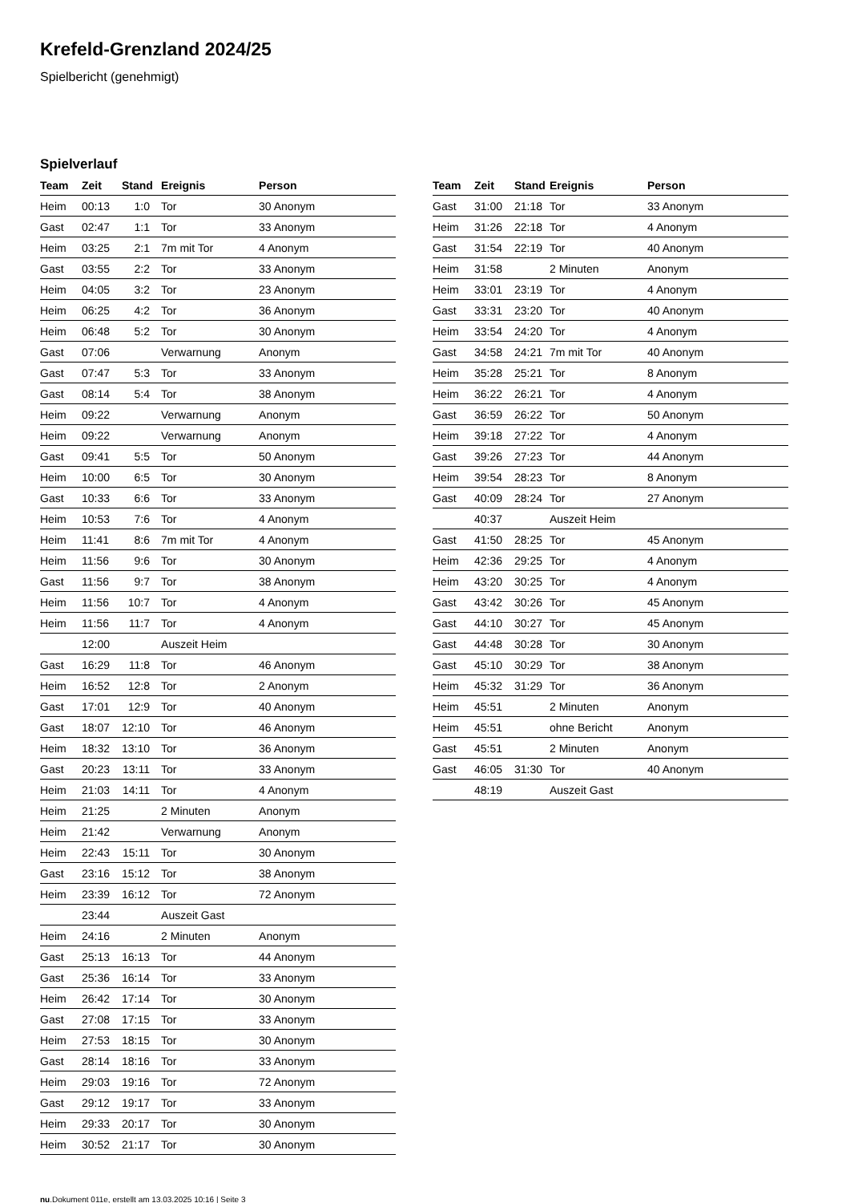Krefeld-Grenzland 2024/25
Spielbericht (genehmigt)
Spielverlauf
| Team | Zeit | Stand | Ereignis | Person |
| --- | --- | --- | --- | --- |
| Heim | 00:13 | 1:0 | Tor | 30 Anonym |
| Gast | 02:47 | 1:1 | Tor | 33 Anonym |
| Heim | 03:25 | 2:1 | 7m mit Tor | 4 Anonym |
| Gast | 03:55 | 2:2 | Tor | 33 Anonym |
| Heim | 04:05 | 3:2 | Tor | 23 Anonym |
| Heim | 06:25 | 4:2 | Tor | 36 Anonym |
| Heim | 06:48 | 5:2 | Tor | 30 Anonym |
| Gast | 07:06 | | Verwarnung | Anonym |
| Gast | 07:47 | 5:3 | Tor | 33 Anonym |
| Gast | 08:14 | 5:4 | Tor | 38 Anonym |
| Heim | 09:22 | | Verwarnung | Anonym |
| Heim | 09:22 | | Verwarnung | Anonym |
| Gast | 09:41 | 5:5 | Tor | 50 Anonym |
| Heim | 10:00 | 6:5 | Tor | 30 Anonym |
| Gast | 10:33 | 6:6 | Tor | 33 Anonym |
| Heim | 10:53 | 7:6 | Tor | 4 Anonym |
| Heim | 11:41 | 8:6 | 7m mit Tor | 4 Anonym |
| Heim | 11:56 | 9:6 | Tor | 30 Anonym |
| Gast | 11:56 | 9:7 | Tor | 38 Anonym |
| Heim | 11:56 | 10:7 | Tor | 4 Anonym |
| Heim | 11:56 | 11:7 | Tor | 4 Anonym |
| | 12:00 | | Auszeit Heim | |
| Gast | 16:29 | 11:8 | Tor | 46 Anonym |
| Heim | 16:52 | 12:8 | Tor | 2 Anonym |
| Gast | 17:01 | 12:9 | Tor | 40 Anonym |
| Gast | 18:07 | 12:10 | Tor | 46 Anonym |
| Heim | 18:32 | 13:10 | Tor | 36 Anonym |
| Gast | 20:23 | 13:11 | Tor | 33 Anonym |
| Heim | 21:03 | 14:11 | Tor | 4 Anonym |
| Heim | 21:25 | | 2 Minuten | Anonym |
| Heim | 21:42 | | Verwarnung | Anonym |
| Heim | 22:43 | 15:11 | Tor | 30 Anonym |
| Gast | 23:16 | 15:12 | Tor | 38 Anonym |
| Heim | 23:39 | 16:12 | Tor | 72 Anonym |
| | 23:44 | | Auszeit Gast | |
| Heim | 24:16 | | 2 Minuten | Anonym |
| Gast | 25:13 | 16:13 | Tor | 44 Anonym |
| Gast | 25:36 | 16:14 | Tor | 33 Anonym |
| Heim | 26:42 | 17:14 | Tor | 30 Anonym |
| Gast | 27:08 | 17:15 | Tor | 33 Anonym |
| Heim | 27:53 | 18:15 | Tor | 30 Anonym |
| Gast | 28:14 | 18:16 | Tor | 33 Anonym |
| Heim | 29:03 | 19:16 | Tor | 72 Anonym |
| Gast | 29:12 | 19:17 | Tor | 33 Anonym |
| Heim | 29:33 | 20:17 | Tor | 30 Anonym |
| Heim | 30:52 | 21:17 | Tor | 30 Anonym |
| Team | Zeit | Stand | Ereignis | Person |
| --- | --- | --- | --- | --- |
| Gast | 31:00 | 21:18 | Tor | 33 Anonym |
| Heim | 31:26 | 22:18 | Tor | 4 Anonym |
| Gast | 31:54 | 22:19 | Tor | 40 Anonym |
| Heim | 31:58 | | 2 Minuten | Anonym |
| Heim | 33:01 | 23:19 | Tor | 4 Anonym |
| Gast | 33:31 | 23:20 | Tor | 40 Anonym |
| Heim | 33:54 | 24:20 | Tor | 4 Anonym |
| Gast | 34:58 | 24:21 | 7m mit Tor | 40 Anonym |
| Heim | 35:28 | 25:21 | Tor | 8 Anonym |
| Heim | 36:22 | 26:21 | Tor | 4 Anonym |
| Gast | 36:59 | 26:22 | Tor | 50 Anonym |
| Heim | 39:18 | 27:22 | Tor | 4 Anonym |
| Gast | 39:26 | 27:23 | Tor | 44 Anonym |
| Heim | 39:54 | 28:23 | Tor | 8 Anonym |
| Gast | 40:09 | 28:24 | Tor | 27 Anonym |
| | 40:37 | | Auszeit Heim | |
| Gast | 41:50 | 28:25 | Tor | 45 Anonym |
| Heim | 42:36 | 29:25 | Tor | 4 Anonym |
| Heim | 43:20 | 30:25 | Tor | 4 Anonym |
| Gast | 43:42 | 30:26 | Tor | 45 Anonym |
| Gast | 44:10 | 30:27 | Tor | 45 Anonym |
| Gast | 44:48 | 30:28 | Tor | 30 Anonym |
| Gast | 45:10 | 30:29 | Tor | 38 Anonym |
| Heim | 45:32 | 31:29 | Tor | 36 Anonym |
| Heim | 45:51 | | 2 Minuten | Anonym |
| Heim | 45:51 | | ohne Bericht | Anonym |
| Gast | 45:51 | | 2 Minuten | Anonym |
| Gast | 46:05 | 31:30 | Tor | 40 Anonym |
| | 48:19 | | Auszeit Gast | |
nu.Dokument 011e, erstellt am 13.03.2025 10:16 | Seite 3